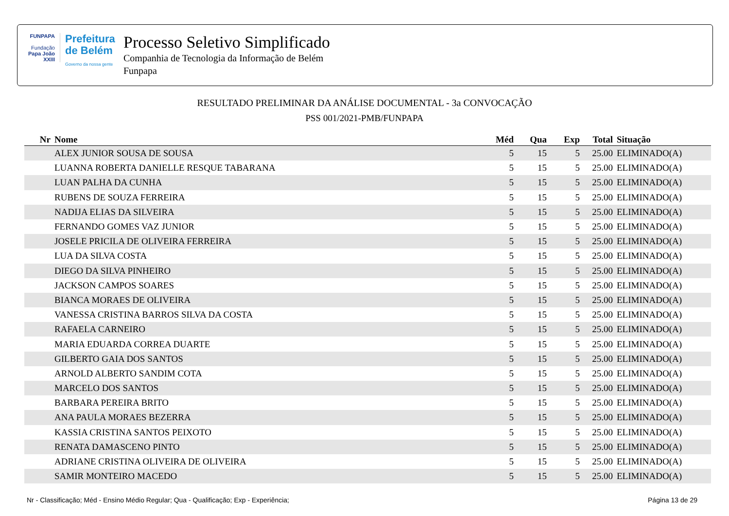FUNPAPA
Fundação
Papa João XXIII
Prefeitura
de Belém
Governo da nossa gente
Processo Seletivo Simplificado
Companhia de Tecnologia da Informação de Belém
Funpapa
RESULTADO PRELIMINAR DA ANÁLISE DOCUMENTAL - 3a CONVOCAÇÃO
PSS 001/2021-PMB/FUNPAPA
| Nr | Nome | Méd | Qua | Exp | Total | Situação |
| --- | --- | --- | --- | --- | --- | --- |
| | ALEX JUNIOR SOUSA DE SOUSA | 5 | 15 | 5 | 25.00 | ELIMINADO(A) |
| | LUANNA ROBERTA DANIELLE RESQUE TABARANA | 5 | 15 | 5 | 25.00 | ELIMINADO(A) |
| | LUAN PALHA DA CUNHA | 5 | 15 | 5 | 25.00 | ELIMINADO(A) |
| | RUBENS DE SOUZA FERREIRA | 5 | 15 | 5 | 25.00 | ELIMINADO(A) |
| | NADIJA ELIAS DA SILVEIRA | 5 | 15 | 5 | 25.00 | ELIMINADO(A) |
| | FERNANDO GOMES VAZ JUNIOR | 5 | 15 | 5 | 25.00 | ELIMINADO(A) |
| | JOSELE PRICILA DE OLIVEIRA FERREIRA | 5 | 15 | 5 | 25.00 | ELIMINADO(A) |
| | LUA DA SILVA COSTA | 5 | 15 | 5 | 25.00 | ELIMINADO(A) |
| | DIEGO DA SILVA PINHEIRO | 5 | 15 | 5 | 25.00 | ELIMINADO(A) |
| | JACKSON CAMPOS SOARES | 5 | 15 | 5 | 25.00 | ELIMINADO(A) |
| | BIANCA MORAES DE OLIVEIRA | 5 | 15 | 5 | 25.00 | ELIMINADO(A) |
| | VANESSA CRISTINA BARROS SILVA DA COSTA | 5 | 15 | 5 | 25.00 | ELIMINADO(A) |
| | RAFAELA CARNEIRO | 5 | 15 | 5 | 25.00 | ELIMINADO(A) |
| | MARIA EDUARDA CORREA DUARTE | 5 | 15 | 5 | 25.00 | ELIMINADO(A) |
| | GILBERTO GAIA DOS SANTOS | 5 | 15 | 5 | 25.00 | ELIMINADO(A) |
| | ARNOLD ALBERTO SANDIM COTA | 5 | 15 | 5 | 25.00 | ELIMINADO(A) |
| | MARCELO DOS SANTOS | 5 | 15 | 5 | 25.00 | ELIMINADO(A) |
| | BARBARA PEREIRA BRITO | 5 | 15 | 5 | 25.00 | ELIMINADO(A) |
| | ANA PAULA MORAES BEZERRA | 5 | 15 | 5 | 25.00 | ELIMINADO(A) |
| | KASSIA CRISTINA SANTOS PEIXOTO | 5 | 15 | 5 | 25.00 | ELIMINADO(A) |
| | RENATA DAMASCENO PINTO | 5 | 15 | 5 | 25.00 | ELIMINADO(A) |
| | ADRIANE CRISTINA OLIVEIRA DE OLIVEIRA | 5 | 15 | 5 | 25.00 | ELIMINADO(A) |
| | SAMIR MONTEIRO MACEDO | 5 | 15 | 5 | 25.00 | ELIMINADO(A) |
Nr - Classificação; Méd - Ensino Médio Regular; Qua - Qualificação; Exp - Experiência; Página 13 de 29